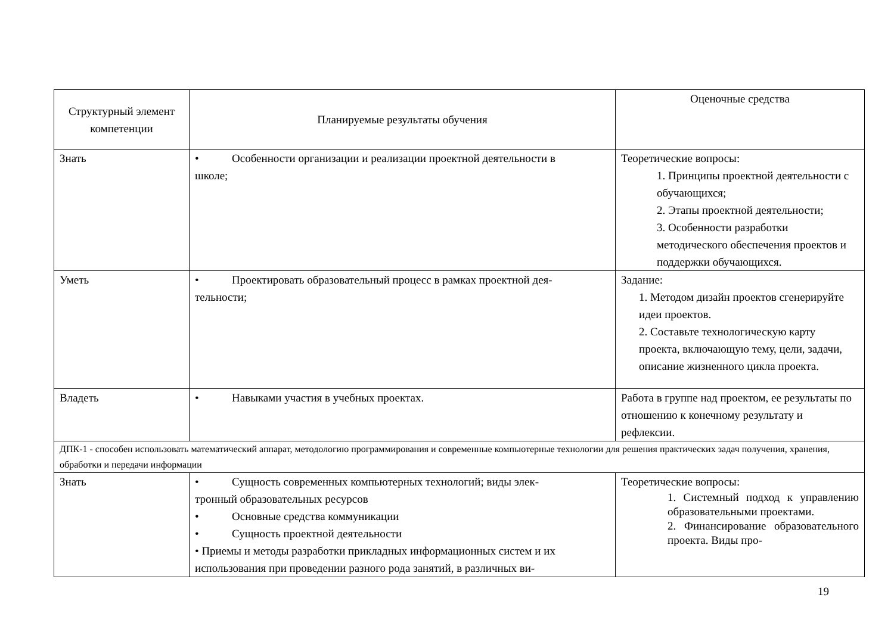| Структурный элемент компетенции | Планируемые результаты обучения | Оценочные средства |
| --- | --- | --- |
| Знать | • Особенности организации и реализации проектной деятельности в школе; | Теоретические вопросы: 1. Принципы проектной деятельности с обучающихся; 2. Этапы проектной деятельности; 3. Особенности разработки методического обеспечения проектов и поддержки обучающихся. |
| Уметь | • Проектировать образовательный процесс в рамках проектной дея- тельности; | Задание: 1. Методом дизайн проектов сгенерируйте идеи проектов. 2. Составьте технологическую карту проекта, включающую тему, цели, задачи, описание жизненного цикла проекта. |
| Владеть | • Навыками участия в учебных проектах. | Работа в группе над проектом, ее результаты по отношению к конечному результату и рефлексии. |
| ДПК-1 - способен использовать математический аппарат, методологию программирования и современные компьютерные технологии для решения практических задач получения, хранения, обработки и передачи информации | | |
| Знать | • Сущность современных компьютерных технологий; виды элек- тронный образовательных ресурсов • Основные средства коммуникации • Сущность проектной деятельности • Приемы и методы разработки прикладных информационных систем и их использования при проведении разного рода занятий, в различных ви- | Теоретические вопросы: 1. Системный подход к управлению образовательными проектами. 2. Финансирование образовательного проекта. Виды про- |
19